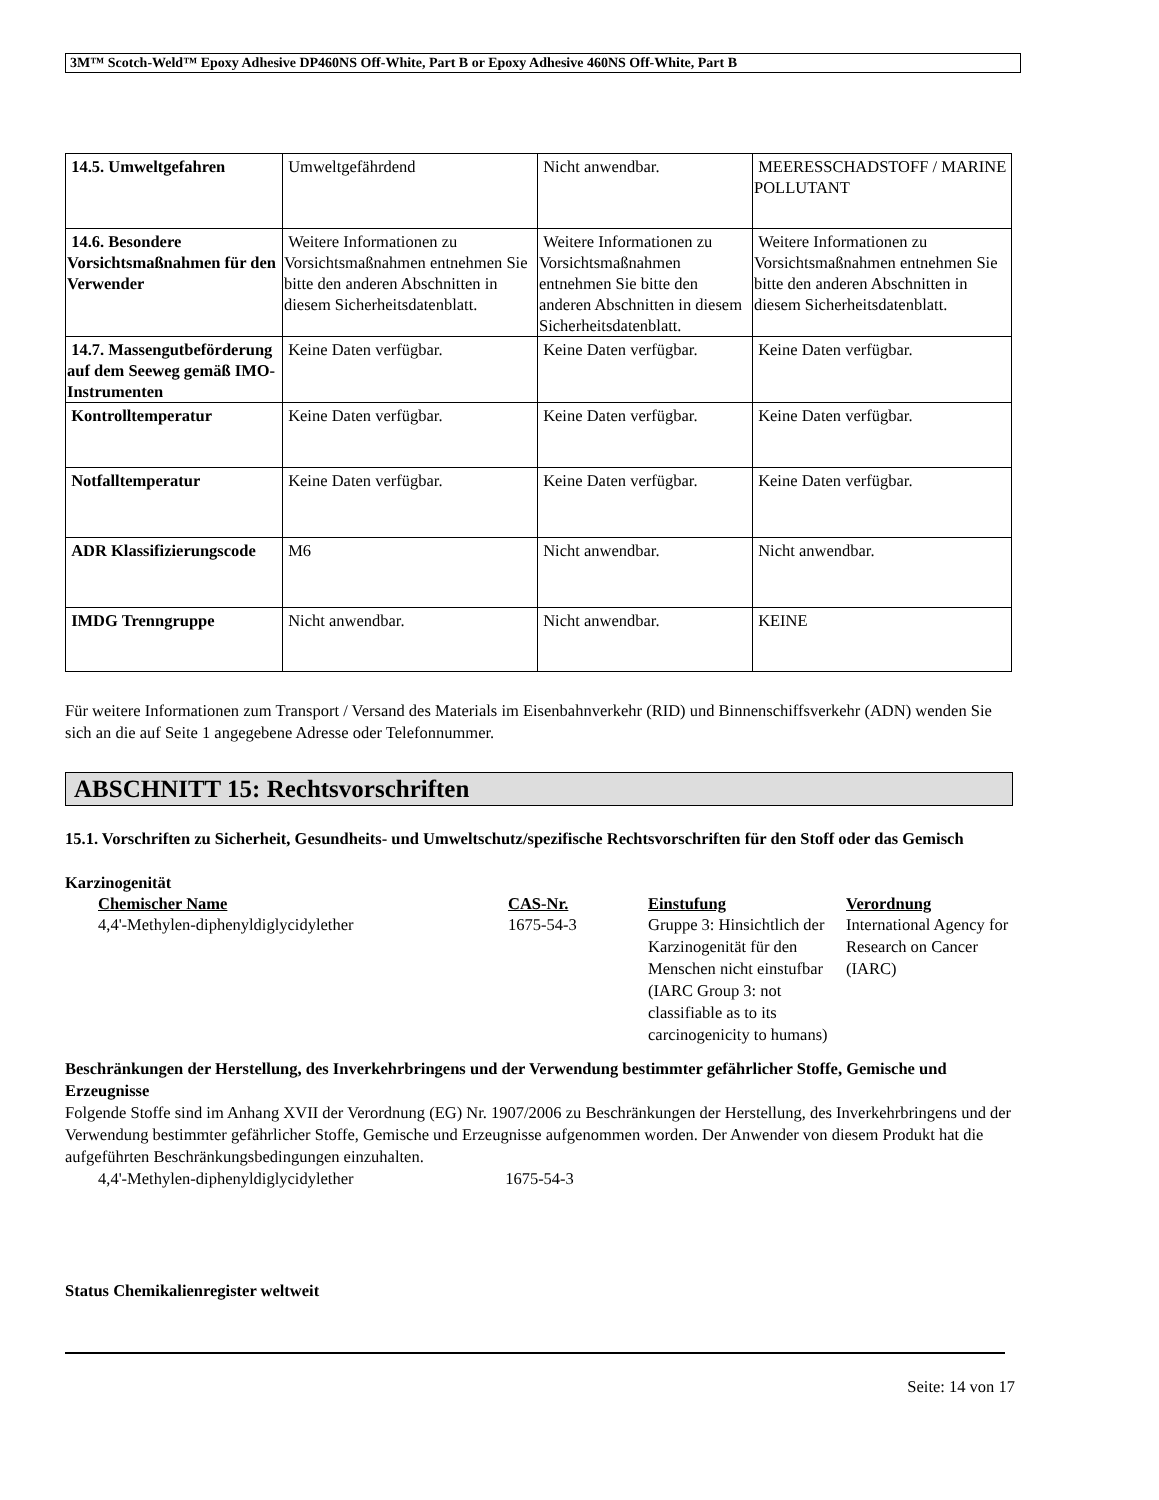3M™ Scotch-Weld™ Epoxy Adhesive DP460NS Off-White, Part B or Epoxy Adhesive 460NS Off-White, Part B
| 14.5. Umweltgefahren | Umweltgefährdend | Nicht anwendbar. | MEERESSCHADSTOFF / MARINE POLLUTANT |
| 14.6. Besondere Vorsichtsmaßnahmen für den Verwender | Weitere Informationen zu Vorsichtsmaßnahmen entnehmen Sie bitte den anderen Abschnitten in diesem Sicherheitsdatenblatt. | Weitere Informationen zu Vorsichtsmaßnahmen entnehmen Sie bitte den anderen Abschnitten in diesem Sicherheitsdatenblatt. | Weitere Informationen zu Vorsichtsmaßnahmen entnehmen Sie bitte den anderen Abschnitten in diesem Sicherheitsdatenblatt. |
| 14.7. Massengutbeförderung auf dem Seeweg gemäß IMO-Instrumenten | Keine Daten verfügbar. | Keine Daten verfügbar. | Keine Daten verfügbar. |
| Kontrolltemperatur | Keine Daten verfügbar. | Keine Daten verfügbar. | Keine Daten verfügbar. |
| Notfalltemperatur | Keine Daten verfügbar. | Keine Daten verfügbar. | Keine Daten verfügbar. |
| ADR Klassifizierungscode | M6 | Nicht anwendbar. | Nicht anwendbar. |
| IMDG Trenngruppe | Nicht anwendbar. | Nicht anwendbar. | KEINE |
Für weitere Informationen zum Transport / Versand des Materials im Eisenbahnverkehr (RID) und Binnenschiffsverkehr (ADN) wenden Sie sich an die auf Seite 1 angegebene Adresse oder Telefonnummer.
ABSCHNITT 15: Rechtsvorschriften
15.1. Vorschriften zu Sicherheit, Gesundheits- und Umweltschutz/spezifische Rechtsvorschriften für den Stoff oder das Gemisch
Karzinogenität
| Chemischer Name | CAS-Nr. | Einstufung | Verordnung |
| --- | --- | --- | --- |
| 4,4'-Methylen-diphenyldiglycidylether | 1675-54-3 | Gruppe 3: Hinsichtlich der Karzinogenität für den Menschen nicht einstufbar (IARC Group 3: not classifiable as to its carcinogenicity to humans) | International Agency for Research on Cancer (IARC) |
Beschränkungen der Herstellung, des Inverkehrbringens und der Verwendung bestimmter gefährlicher Stoffe, Gemische und Erzeugnisse
Folgende Stoffe sind im Anhang XVII der Verordnung (EG) Nr. 1907/2006 zu Beschränkungen der Herstellung, des Inverkehrbringens und der Verwendung bestimmter gefährlicher Stoffe, Gemische und Erzeugnisse aufgenommen worden. Der Anwender von diesem Produkt hat die aufgeführten Beschränkungsbedingungen einzuhalten.
4,4'-Methylen-diphenyldiglycidylether 1675-54-3
Status Chemikalienregister weltweit
Seite: 14 von 17